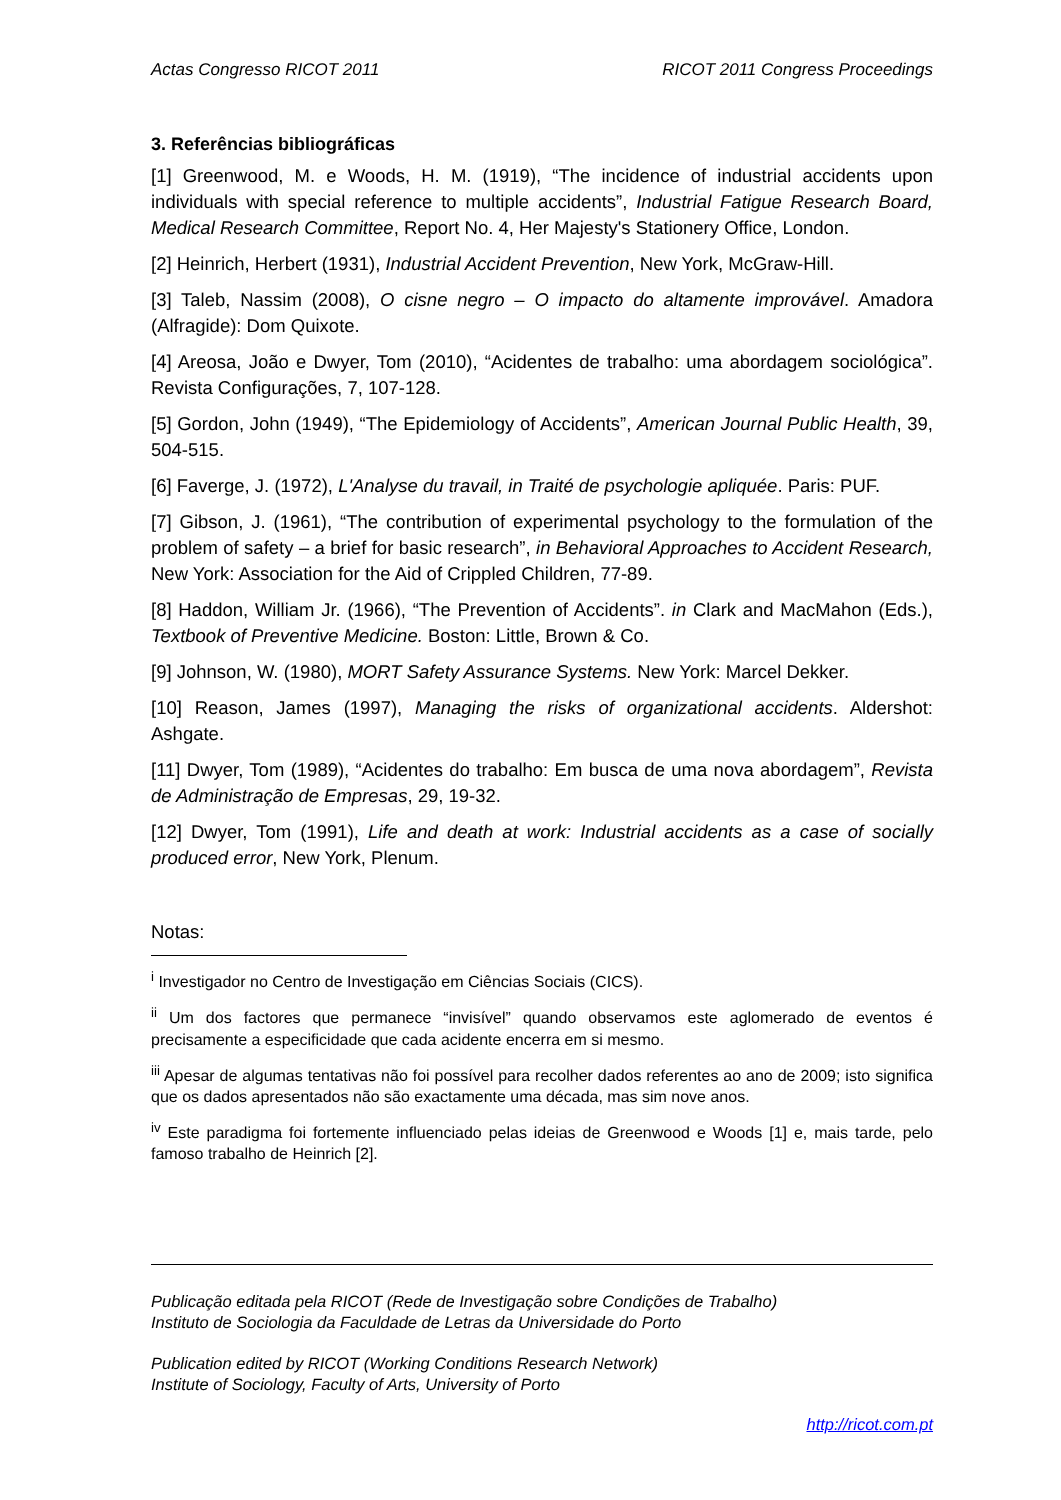Actas Congresso RICOT 2011 RICOT 2011 Congress Proceedings
3. Referências bibliográficas
[1] Greenwood, M. e Woods, H. M. (1919), “The incidence of industrial accidents upon individuals with special reference to multiple accidents”, Industrial Fatigue Research Board, Medical Research Committee, Report No. 4, Her Majesty's Stationery Office, London.
[2] Heinrich, Herbert (1931), Industrial Accident Prevention, New York, McGraw-Hill.
[3] Taleb, Nassim (2008), O cisne negro – O impacto do altamente improvável. Amadora (Alfragide): Dom Quixote.
[4] Areosa, João e Dwyer, Tom (2010), “Acidentes de trabalho: uma abordagem sociológica”. Revista Configurações, 7, 107-128.
[5] Gordon, John (1949), “The Epidemiology of Accidents”, American Journal Public Health, 39, 504-515.
[6] Faverge, J. (1972), L'Analyse du travail, in Traité de psychologie apliquée. Paris: PUF.
[7] Gibson, J. (1961), “The contribution of experimental psychology to the formulation of the problem of safety – a brief for basic research”, in Behavioral Approaches to Accident Research, New York: Association for the Aid of Crippled Children, 77-89.
[8] Haddon, William Jr. (1966), “The Prevention of Accidents”. in Clark and MacMahon (Eds.), Textbook of Preventive Medicine. Boston: Little, Brown & Co.
[9] Johnson, W. (1980), MORT Safety Assurance Systems. New York: Marcel Dekker.
[10] Reason, James (1997), Managing the risks of organizational accidents. Aldershot: Ashgate.
[11] Dwyer, Tom (1989), “Acidentes do trabalho: Em busca de uma nova abordagem”, Revista de Administração de Empresas, 29, 19-32.
[12] Dwyer, Tom (1991), Life and death at work: Industrial accidents as a case of socially produced error, New York, Plenum.
Notas:
<sup>i</sup> Investigador no Centro de Investigação em Ciências Sociais (CICS).
<sup>ii</sup> Um dos factores que permanece “invisível” quando observamos este aglomerado de eventos é precisamente a especificidade que cada acidente encerra em si mesmo.
<sup>iii</sup> Apesar de algumas tentativas não foi possível para recolher dados referentes ao ano de 2009; isto significa que os dados apresentados não são exactamente uma década, mas sim nove anos.
<sup>iv</sup> Este paradigma foi fortemente influenciado pelas ideias de Greenwood e Woods [1] e, mais tarde, pelo famoso trabalho de Heinrich [2].
Publicação editada pela RICOT (Rede de Investigação sobre Condições de Trabalho)
Instituto de Sociologia da Faculdade de Letras da Universidade do Porto
Publication edited by RICOT (Working Conditions Research Network)
Institute of Sociology, Faculty of Arts, University of Porto
http://ricot.com.pt